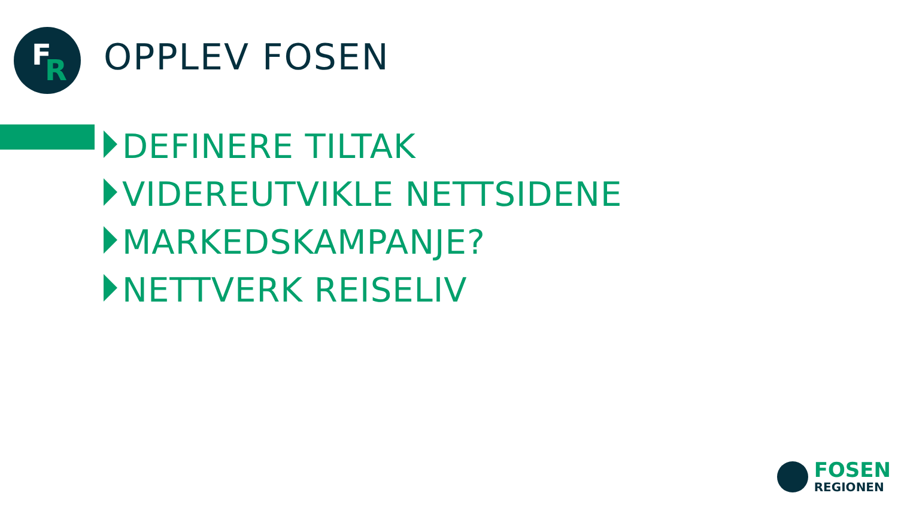F R
OPPLEV FOSEN
DEFINERE TILTAK
VIDEREUTVIKLE NETTSIDENE
MARKEDSKAMPANJE?
NETTVERK REISELIV
FOSEN
REGIONEN